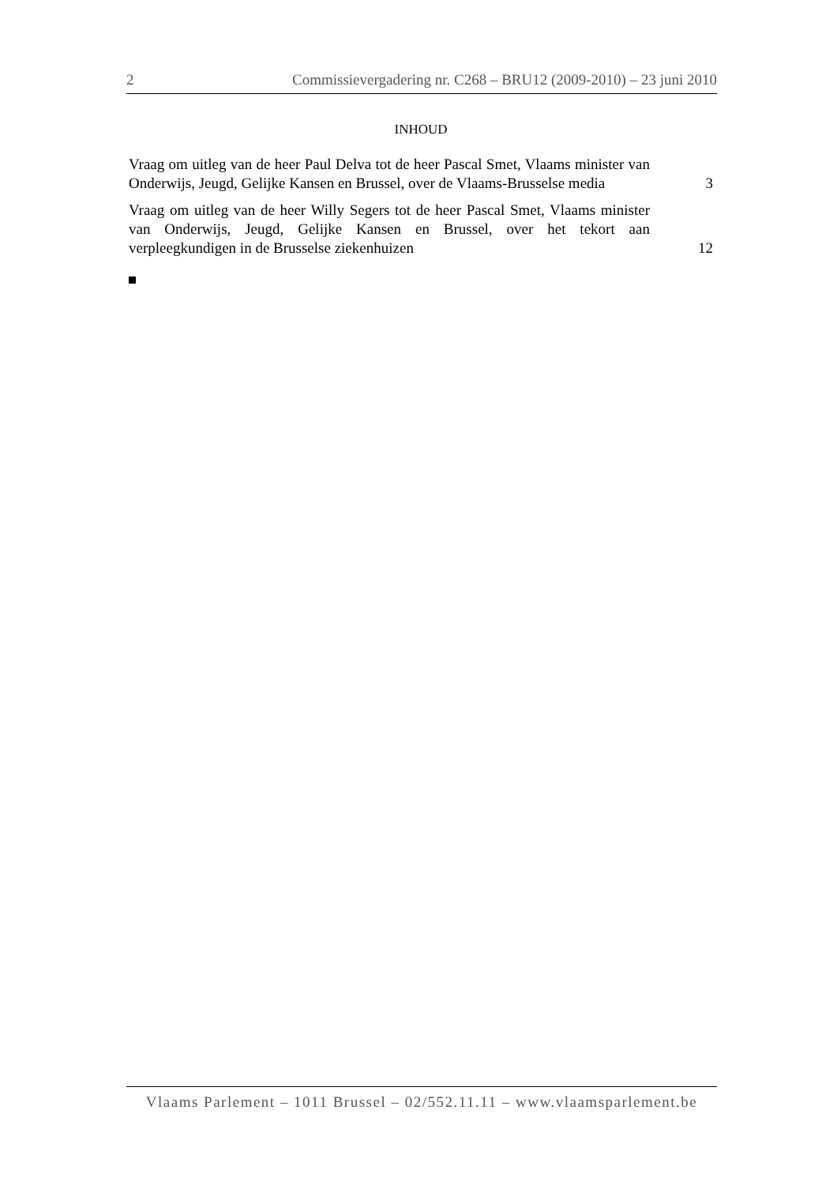2 Commissievergadering nr. C268 – BRU12 (2009-2010) – 23 juni 2010
INHOUD
Vraag om uitleg van de heer Paul Delva tot de heer Pascal Smet, Vlaams minister van Onderwijs, Jeugd, Gelijke Kansen en Brussel, over de Vlaams-Brusselse media
3
Vraag om uitleg van de heer Willy Segers tot de heer Pascal Smet, Vlaams minister van Onderwijs, Jeugd, Gelijke Kansen en Brussel, over het tekort aan verpleegkundigen in de Brusselse ziekenhuizen
12
Vlaams Parlement – 1011 Brussel – 02/552.11.11 – www.vlaamsparlement.be